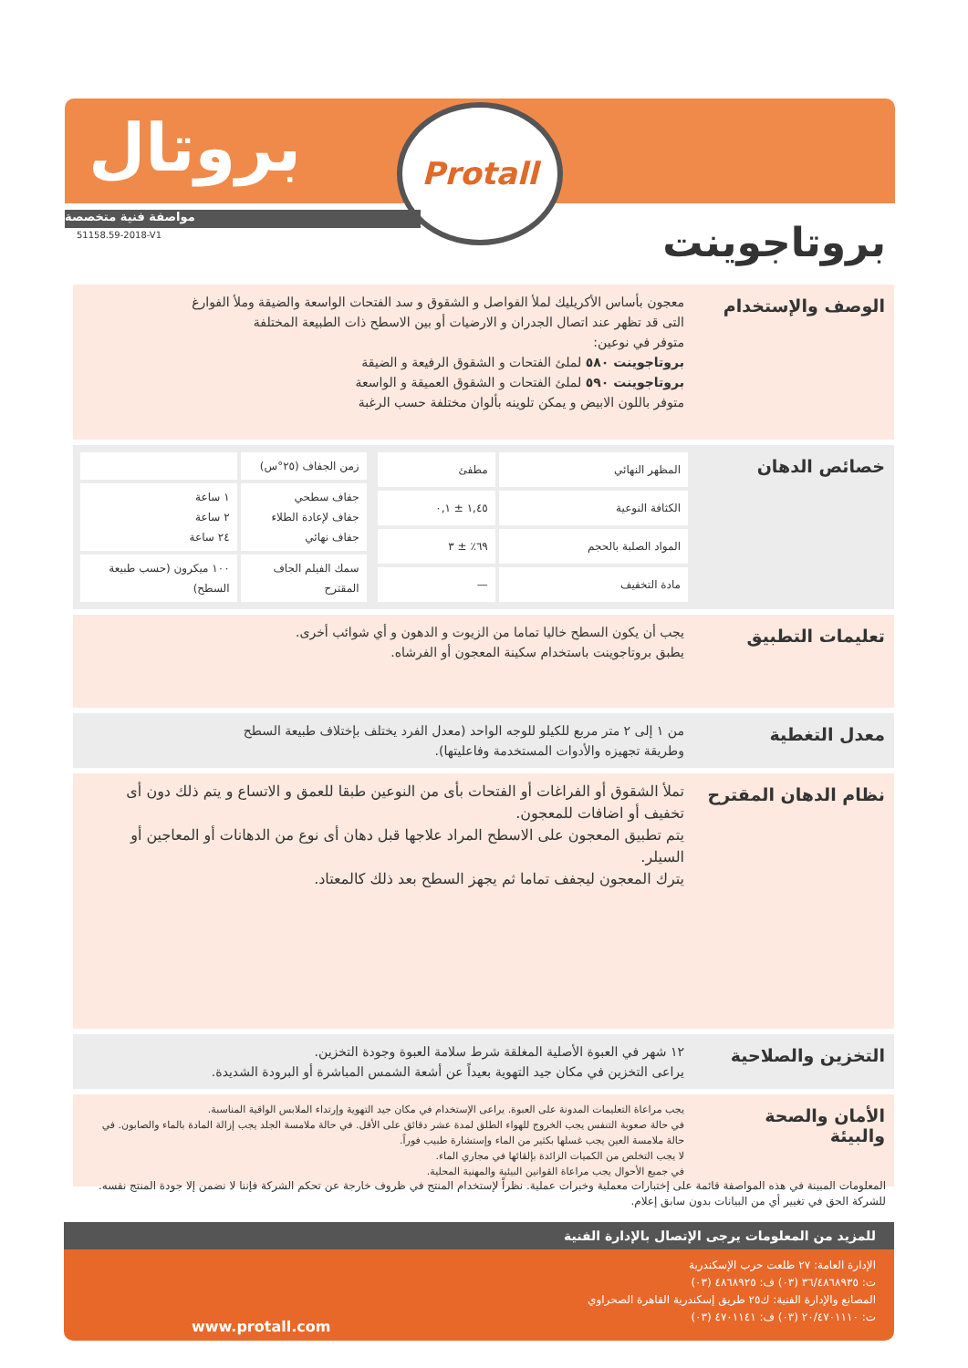بروتال
Protall
مواصفة فنية متخصصة
51158.59-2018-V1 بروتاجوينت
الوصف والإستخدام
معجون بأساس الأكريليك لملأ الفواصل و الشقوق و سد الفتحات الواسعة والضيقة وملأ الفوارغ
التى قد تظهر عند اتصال الجدران و الارضيات أو بين الاسطح ذات الطبيعة المختلفة
متوفر في نوعين:
بروتاجوينت ٥٨٠ لملئ الفتحات و الشقوق الرفيعة و الضيقة
بروتاجوينت ٥٩٠ لملئ الفتحات و الشقوق العميقة و الواسعة
متوفر باللون الابيض و يمكن تلوينه بألوان مختلفة حسب الرغبة
خصائص الدهان
| المظهر النهائي | مطفئ |
| الكثافة النوعية | ١,٤٥ ± ٠,١ |
| المواد الصلبة بالحجم | ٦٩٪ ± ٣ |
| مادة التخفيف | — |
| زمن الجفاف (٢٥°س) | |
| جفاف سطحي جفاف لإعادة الطلاء جفاف نهائي | ١ ساعة ٢ ساعة ٢٤ ساعة |
| سمك الفيلم الجاف المقترح | ١٠٠ ميكرون (حسب طبيعة السطح) |
تعليمات التطبيق
يجب أن يكون السطح خاليا تماما من الزيوت و الدهون و أي شوائب أخرى.
يطبق بروتاجوينت باستخدام سكينة المعجون أو الفرشاه.
معدل التغطية
من ١ إلى ٢ متر مربع للكيلو للوجه الواحد (معدل الفرد يختلف بإختلاف طبيعة السطح
وطريقة تجهيزه والأدوات المستخدمة وفاعليتها).
نظام الدهان المقترح
تملأ الشقوق أو الفراغات أو الفتحات بأى من النوعين طبقا للعمق و الاتساع و يتم ذلك دون أى تخفيف أو اضافات للمعجون.
يتم تطبيق المعجون على الاسطح المراد علاجها قبل دهان أى نوع من الدهانات أو المعاجين أو السيلر.
يترك المعجون ليجفف تماما ثم يجهز السطح بعد ذلك كالمعتاد.
التخزين والصلاحية
١٢ شهر في العبوة الأصلية المغلقة شرط سلامة العبوة وجودة التخزين.
يراعى التخزين في مكان جيد التهوية بعيداً عن أشعة الشمس المباشرة أو البرودة الشديدة.
الأمان والصحة والبيئة
يجب مراعاة التعليمات المدونة على العبوة. يراعى الإستخدام في مكان جيد التهوية وإرتداء الملابس الواقية المناسبة.
في حالة صعوبة التنفس يجب الخروج للهواء الطلق لمدة عشر دقائق على الأقل. في حالة ملامسة الجلد يجب إزالة المادة بالماء والصابون. في حالة ملامسة العين يجب غسلها بكثير من الماء وإستشارة طبيب فوراً.
لا يجب التخلص من الكميات الزائدة بإلقائها في مجاري الماء.
في جميع الأحوال يجب مراعاة القوانين البيئية والمهنية المحلية.
المعلومات المبينة في هذه المواصفة قائمة على إختبارات معملية وخبرات عملية. نظراً لإستخدام المنتج في ظروف خارجة عن تحكم الشركة فإننا لا نضمن إلا جودة المنتج نفسه. للشركة الحق في تغيير أي من البيانات بدون سابق إعلام.
للمزيد من المعلومات يرجى الإتصال بالإدارة الفنية
الإدارة العامة: ٢٧ طلعت حرب الإسكندرية
ت: ٣٦/٤٨٦٨٩٣٥ (٠٣) ف: ٤٨٦٨٩٢٥ (٠٣)
المصانع والإدارة الفنية: ك٢٥ طريق إسكندرية القاهرة الصحراوي
ت: ٢٠/٤٧٠١١١٠ (٠٣) ف: ٤٧٠١١٤١ (٠٣)
www.protall.com